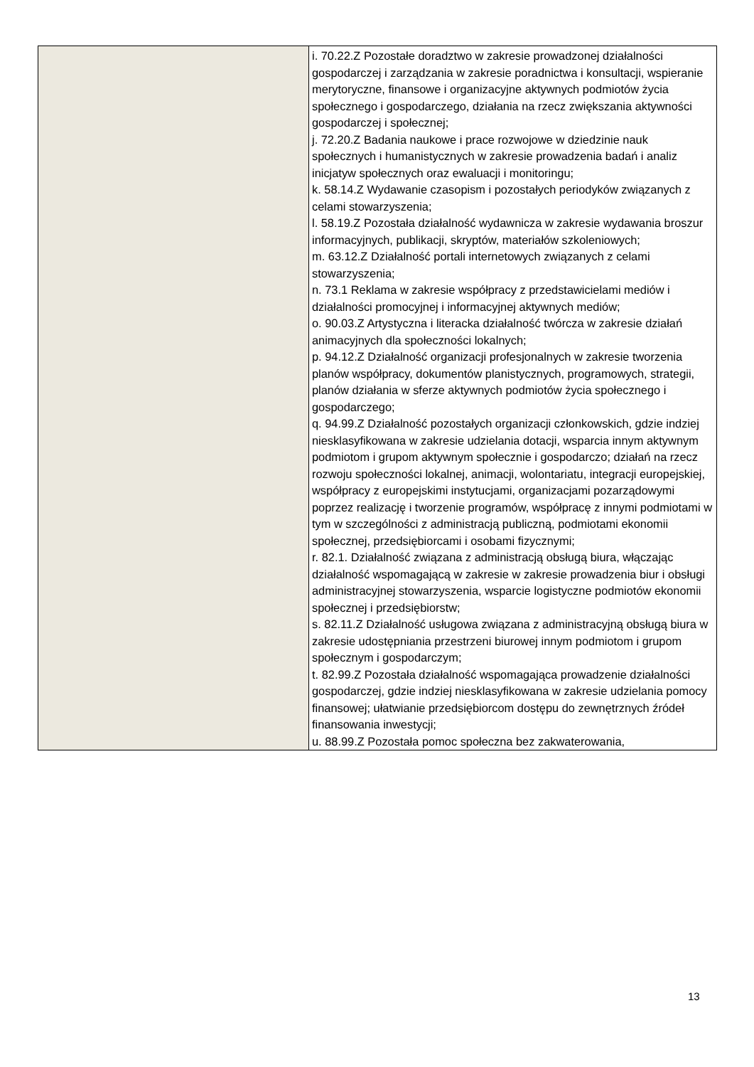| | i. 70.22.Z Pozostałe doradztwo w zakresie prowadzonej działalności gospodarczej i zarządzania w zakresie poradnictwa i konsultacji, wspieranie merytoryczne, finansowe i organizacyjne aktywnych podmiotów życia społecznego i gospodarczego, działania na rzecz zwiększania aktywności gospodarczej i społecznej; j. 72.20.Z Badania naukowe i prace rozwojowe w dziedzinie nauk społecznych i humanistycznych w zakresie prowadzenia badań i analiz inicjatyw społecznych oraz ewaluacji i monitoringu; k. 58.14.Z Wydawanie czasopism i pozostałych periodyków związanych z celami stowarzyszenia; l. 58.19.Z Pozostała działalność wydawnicza w zakresie wydawania broszur informacyjnych, publikacji, skryptów, materiałów szkoleniowych; m. 63.12.Z Działalność portali internetowych związanych z celami stowarzyszenia; n. 73.1 Reklama w zakresie współpracy z przedstawicielami mediów i działalności promocyjnej i informacyjnej aktywnych mediów; o. 90.03.Z Artystyczna i literacka działalność twórcza w zakresie działań animacyjnych dla społeczności lokalnych; p. 94.12.Z Działalność organizacji profesjonalnych w zakresie tworzenia planów współpracy, dokumentów planistycznych, programowych, strategii, planów działania w sferze aktywnych podmiotów życia społecznego i gospodarczego; q. 94.99.Z Działalność pozostałych organizacji członkowskich, gdzie indziej niesklasyfikowana w zakresie udzielania dotacji, wsparcia innym aktywnym podmiotom i grupom aktywnym społecznie i gospodarczo; działań na rzecz rozwoju społeczności lokalnej, animacji, wolontariatu, integracji europejskiej, współpracy z europejskimi instytucjami, organizacjami pozarządowymi poprzez realizację i tworzenie programów, współpracę z innymi podmiotami w tym w szczególności z administracją publiczną, podmiotami ekonomii społecznej, przedsiębiorcami i osobami fizycznymi; r. 82.1. Działalność związana z administracją obsługą biura, włączając działalność wspomagającą w zakresie w zakresie prowadzenia biur i obsługi administracyjnej stowarzyszenia, wsparcie logistyczne podmiotów ekonomii społecznej i przedsiębiorstw; s. 82.11.Z Działalność usługowa związana z administracyjną obsługą biura w zakresie udostępniania przestrzeni biurowej innym podmiotom i grupom społecznym i gospodarczym; t. 82.99.Z Pozostała działalność wspomagająca prowadzenie działalności gospodarczej, gdzie indziej niesklasyfikowana w zakresie udzielania pomocy finansowej; ułatwianie przedsiębiorcom dostępu do zewnętrznych źródeł finansowania inwestycji; u. 88.99.Z Pozostała pomoc społeczna bez zakwaterowania, |
13